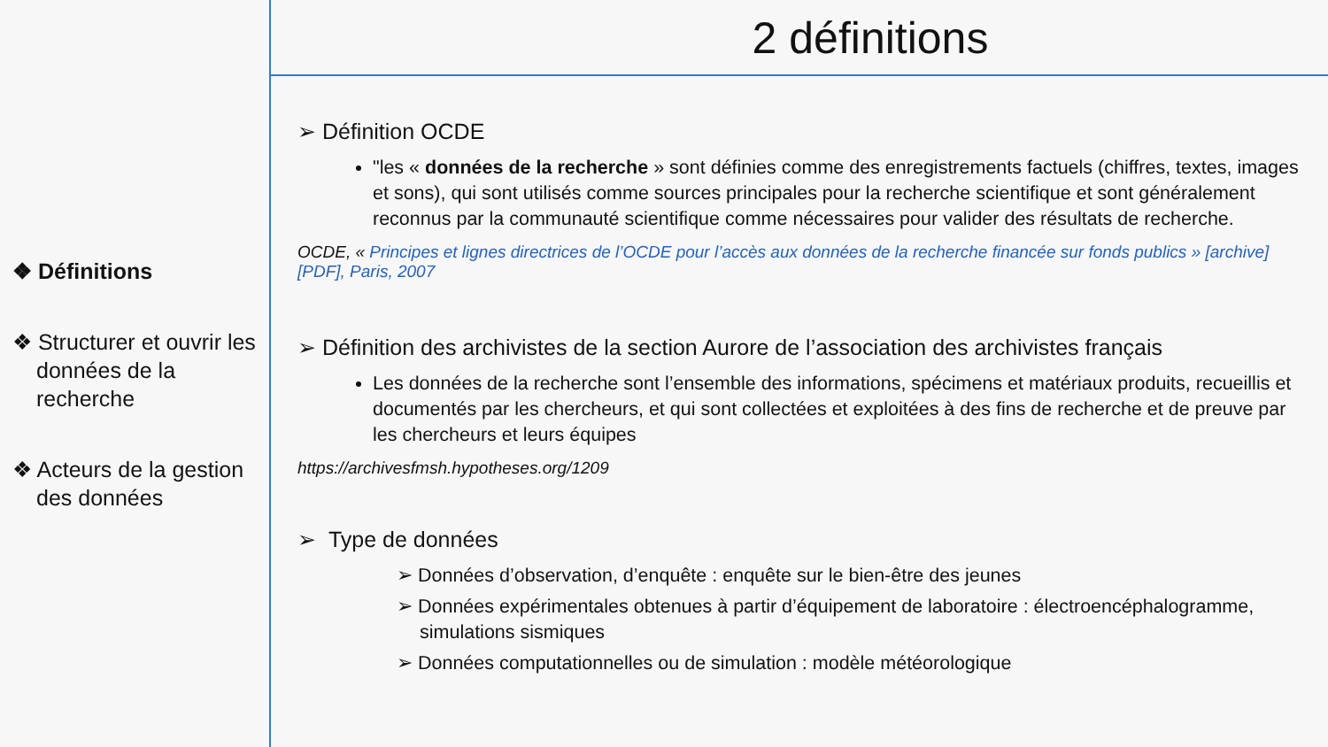❖ Définitions
❖ Structurer et ouvrir les données de la recherche
❖ Acteurs de la gestion des données
2 définitions
➢ Définition OCDE
"les « données de la recherche » sont définies comme des enregistrements factuels (chiffres, textes, images et sons), qui sont utilisés comme sources principales pour la recherche scientifique et sont généralement reconnus par la communauté scientifique comme nécessaires pour valider des résultats de recherche.
OCDE, « Principes et lignes directrices de l’OCDE pour l’accès aux données de la recherche financée sur fonds publics » [archive] [PDF], Paris, 2007
➢ Définition des archivistes de la section Aurore de l’association des archivistes français
Les données de la recherche sont l’ensemble des informations, spécimens et matériaux produits, recueillis et documentés par les chercheurs, et qui sont collectées et exploitées à des fins de recherche et de preuve par les chercheurs et leurs équipes
https://archivesfmsh.hypotheses.org/1209
➢ Type de données
➢ Données d’observation, d’enquête : enquête sur le bien-être des jeunes
➢ Données expérimentales obtenues à partir d’équipement de laboratoire : électroencéphalogramme, simulations sismiques
➢ Données computationnelles ou de simulation : modèle météorologique